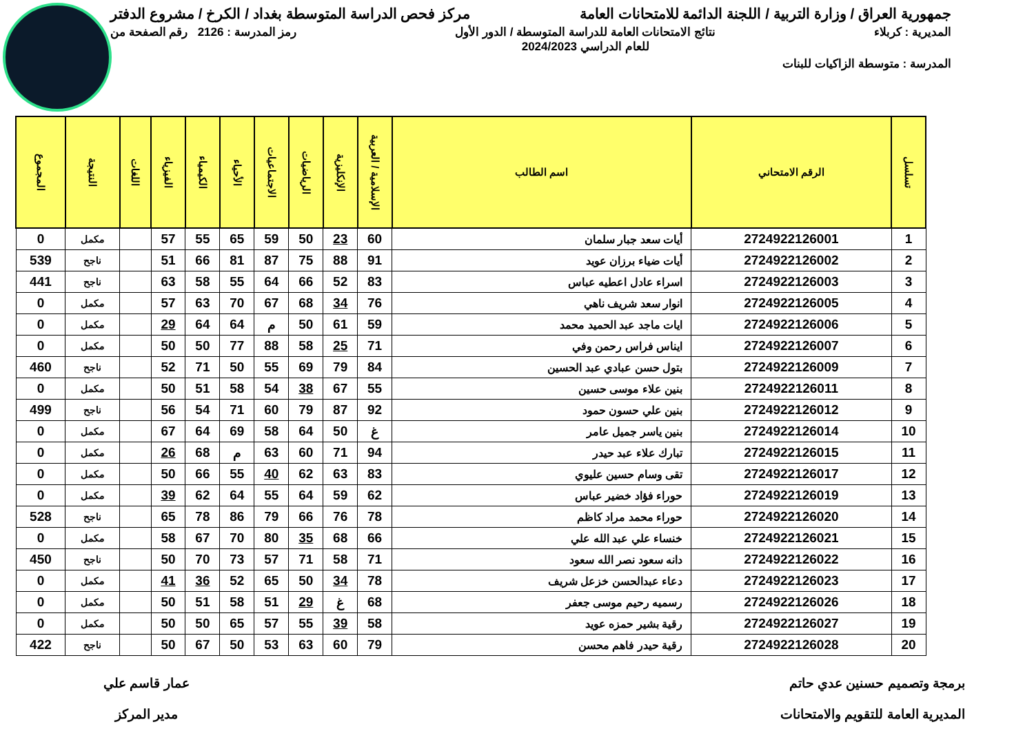جمهورية العراق / وزارة التربية / اللجنة الدائمة للامتحانات العامة مركز فحص الدراسة المتوسطة بغداد / الكرخ / مشروع الدفتر
المديرية : كربلاء نتائج الامتحانات العامة للدراسة المتوسطة / الدور الأول
للعام الدراسي 2024/2023 رمز المدرسة : 2126 رقم الصفحة من
المدرسة : متوسطة الزاكيات للبنات
| تسلسل | الرقم الامتحاني | اسم الطالب | الإسلامية / العربية | الإنكليزية | الرياضيات | الاجتماعيات | الأحياء | الكيمياء | الفيزياء | اللغات | النتيجة | المجموع |
| --- | --- | --- | --- | --- | --- | --- | --- | --- | --- | --- | --- | --- |
| 1 | 2724922126001 | أيات سعد جبار سلمان | 60 | 23 | 50 | 59 | 65 | 55 | 57 | | مكمل | 0 |
| 2 | 2724922126002 | أيات ضياء برزان عويد | 91 | 88 | 75 | 87 | 81 | 66 | 51 | | ناجح | 539 |
| 3 | 2724922126003 | اسراء عادل اعطيه عباس | 83 | 52 | 66 | 64 | 55 | 58 | 63 | | ناجح | 441 |
| 4 | 2724922126005 | انوار سعد شريف ناهي | 76 | 34 | 68 | 67 | 70 | 63 | 57 | | مكمل | 0 |
| 5 | 2724922126006 | ايات ماجد عبد الحميد محمد | 59 | 61 | 50 | م | 64 | 64 | 29 | | مكمل | 0 |
| 6 | 2724922126007 | ايناس فراس رحمن وفي | 71 | 25 | 58 | 88 | 77 | 50 | 50 | | مكمل | 0 |
| 7 | 2724922126009 | بتول حسن عبادي عبد الحسين | 84 | 79 | 69 | 55 | 50 | 71 | 52 | | ناجح | 460 |
| 8 | 2724922126011 | بنين علاء موسى حسين | 55 | 67 | 38 | 54 | 58 | 51 | 50 | | مكمل | 0 |
| 9 | 2724922126012 | بنين علي حسون حمود | 92 | 87 | 79 | 60 | 71 | 54 | 56 | | ناجح | 499 |
| 10 | 2724922126014 | بنين ياسر جميل عامر | غ | 50 | 64 | 58 | 69 | 64 | 67 | | مكمل | 0 |
| 11 | 2724922126015 | تبارك علاء عبد حيدر | 94 | 71 | 60 | 63 | م | 68 | 26 | | مكمل | 0 |
| 12 | 2724922126017 | تقى وسام حسين عليوي | 83 | 63 | 62 | 40 | 55 | 66 | 50 | | مكمل | 0 |
| 13 | 2724922126019 | حوراء فؤاد خضير عباس | 62 | 59 | 64 | 55 | 64 | 62 | 39 | | مكمل | 0 |
| 14 | 2724922126020 | حوراء محمد مراد كاظم | 78 | 76 | 66 | 79 | 86 | 78 | 65 | | ناجح | 528 |
| 15 | 2724922126021 | خنساء علي عبد الله علي | 66 | 68 | 35 | 80 | 70 | 67 | 58 | | مكمل | 0 |
| 16 | 2724922126022 | دانه سعود نصر الله سعود | 71 | 58 | 71 | 57 | 73 | 70 | 50 | | ناجح | 450 |
| 17 | 2724922126023 | دعاء عبدالحسن خزعل شريف | 78 | 34 | 50 | 65 | 52 | 36 | 41 | | مكمل | 0 |
| 18 | 2724922126026 | رسميه رحيم موسى جعفر | 68 | غ | 29 | 51 | 58 | 51 | 50 | | مكمل | 0 |
| 19 | 2724922126027 | رقية بشير حمزه عويد | 58 | 39 | 55 | 57 | 65 | 50 | 50 | | مكمل | 0 |
| 20 | 2724922126028 | رقية حيدر فاهم محسن | 79 | 60 | 63 | 53 | 50 | 67 | 50 | | ناجح | 422 |
برمجة وتصميم حسنين عدي حاتم
المديرية العامة للتقويم والامتحانات
عمار قاسم علي
مدير المركز